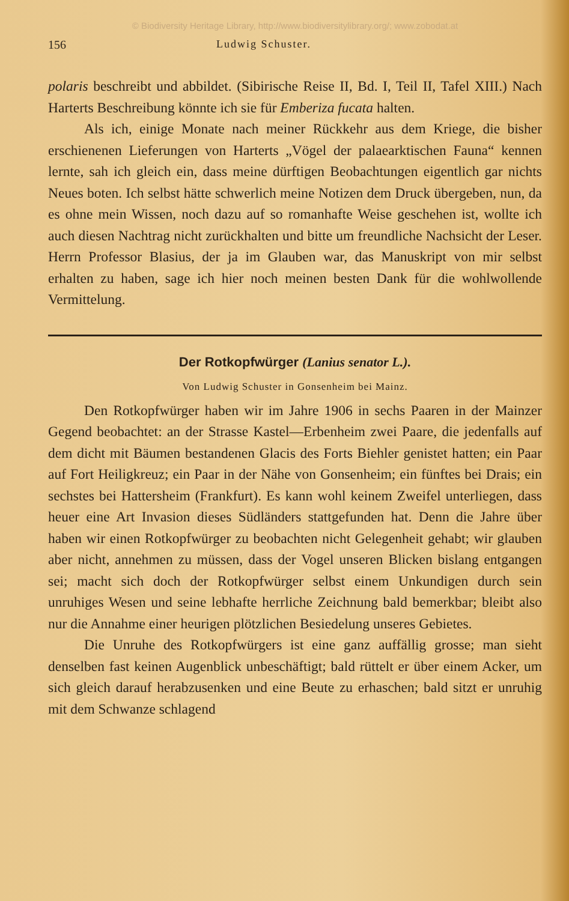© Biodiversity Heritage Library, http://www.biodiversitylibrary.org/; www.zobodat.at
156 Ludwig Schuster.
polaris beschreibt und abbildet. (Sibirische Reise II, Bd. I, Teil II, Tafel XIII.) Nach Harterts Beschreibung könnte ich sie für Emberiza fucata halten.
Als ich, einige Monate nach meiner Rückkehr aus dem Kriege, die bisher erschienenen Lieferungen von Harterts „Vögel der palaearktischen Fauna“ kennen lernte, sah ich gleich ein, dass meine dürftigen Beobachtungen eigentlich gar nichts Neues boten. Ich selbst hätte schwerlich meine Notizen dem Druck übergeben, nun, da es ohne mein Wissen, noch dazu auf so romanhafte Weise geschehen ist, wollte ich auch diesen Nachtrag nicht zurückhalten und bitte um freundliche Nachsicht der Leser. Herrn Professor Blasius, der ja im Glauben war, das Manuskript von mir selbst erhalten zu haben, sage ich hier noch meinen besten Dank für die wohlwollende Vermittelung.
Der Rotkopfwürger (Lanius senator L.).
Von Ludwig Schuster in Gonsenheim bei Mainz.
Den Rotkopfwürger haben wir im Jahre 1906 in sechs Paaren in der Mainzer Gegend beobachtet: an der Strasse Kastel—Erbenheim zwei Paare, die jedenfalls auf dem dicht mit Bäumen bestandenen Glacis des Forts Biehler genistet hatten; ein Paar auf Fort Heiligkreuz; ein Paar in der Nähe von Gonsenheim; ein fünftes bei Drais; ein sechstes bei Hattersheim (Frankfurt). Es kann wohl keinem Zweifel unterliegen, dass heuer eine Art Invasion dieses Südländers stattgefunden hat. Denn die Jahre über haben wir einen Rotkopfwürger zu beobachten nicht Gelegenheit gehabt; wir glauben aber nicht, annehmen zu müssen, dass der Vogel unseren Blicken bislang entgangen sei; macht sich doch der Rotkopfwürger selbst einem Unkundigen durch sein unruhiges Wesen und seine lebhafte herrliche Zeichnung bald bemerkbar; bleibt also nur die Annahme einer heurigen plötzlichen Besiedelung unseres Gebietes.
Die Unruhe des Rotkopfwürgers ist eine ganz auffällig grosse; man sieht denselben fast keinen Augenblick unbeschäftigt; bald rüttelt er über einem Acker, um sich gleich darauf herabzusenken und eine Beute zu erhaschen; bald sitzt er unruhig mit dem Schwanze schlagend